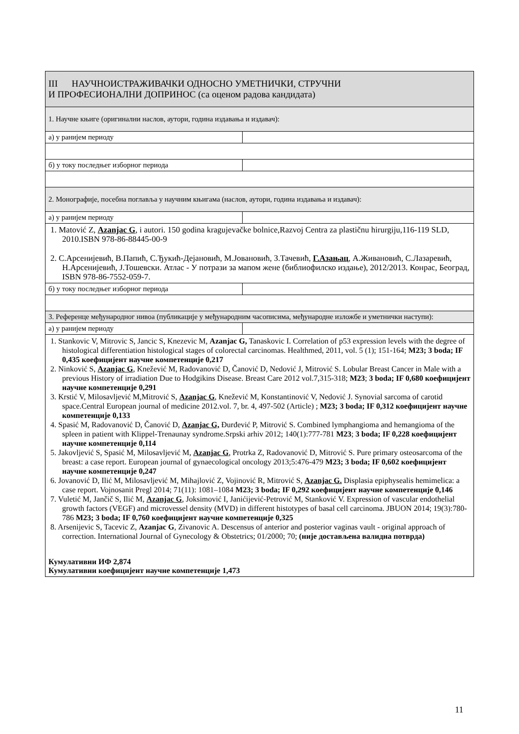| III НАУЧНОИСТРАЖИВАЧКИ ОДНОСНО УМЕТНИЧКИ, СТРУЧНИ И ПРОФЕСИОНАЛНИ ДОПРИНОС (са оценом радова кандидата) | |
| 1. Научне књиге (оригинални наслов, аутори, година издавања и издавач): | |
| а) у ранијем периоду | |
| б) у току последњег изборног периода | |
| 2. Монографије, посебна поглавља у научним књигама (наслов, аутори, година издавања и издавач): | |
| а) у ранијем периоду | |
| 1. Matović Z, Azanjac G , i autori. 150 godina kragujevačke bolnice,Razvoj Centra za plastičnu hirurgiju,116-119 SLD, 2010.ISBN 978-86-88445-00-9 2. С.Арсенијевић, В.Папић, С.Ђукић-Дејановић, М.Јовановић, З.Тачевић, Г.Азањац , А.Живановић, С.Лазаревић, Н.Арсенијевић, Ј.Тошевски. Атлас - У потрази за мапом жене (библиофилско издање), 2012/2013. Конрас, Београд, ISBN 978-86-7552-059-7. | |
| б) у току последњег изборног периода | |
| 3. Референце међународног нивоа (публикације у међународним часописима, међународне изложбе и уметнички наступи): | |
| а) у ранијем периоду | |
| 1. Stankovic V, Mitrovic S, Jancic S, Knezevic M, Azanjac G, Tanaskovic I. Correlation of p53 expression levels with the degree of histological differentiation histological stages of colorectal carcinomas. Healthmed, 2011, vol. 5 (1); 151-164; M23; 3 boda; IF 0,435 коефицијент научне компетенције 0,217 2. Ninković S, Azanjac G , Knežević M, Radovanović D, Čanović D, Nedović J, Mitrović S. Lobular Breast Cancer in Male with a previous History of irradiation Due to Hodgikins Disease. Breast Care 2012 vol.7,315-318; M23 ; 3 boda; IF 0,680 коефицијент научне компетенције 0,291 3. Krstić V, Milosavljević M,Mitrović S, Azanjac G , Knežević M, Konstantinović V, Nedović J. Synovial sarcoma of carotid space.Central European journal of medicine 2012.vol. 7, br. 4, 497-502 (Article) ; M23; 3 boda; IF 0,312 коефицијент научне компетенције 0,133 4. Spasić M, Radovanović D, Čanović D, Azanjac G, Đurđević P, Mitrović S. Combined lymphangioma and hemangioma of the spleen in patient with Klippel-Trenaunay syndrome.Srpski arhiv 2012; 140(1):777-781 M23 ; 3 boda; IF 0,228 коефицијент научне компетенције 0,114 5. Jakovljević S, Spasić M, Milosavljević M, Azanjac G , Protrka Z, Radovanović D, Mitrović S. Pure primary osteosarcoma of the breast: a case report. European journal of gynaecological oncology 2013;5:476-479 M23; 3 boda; IF 0,602 коефицијент научне компетенције 0,247 6. Jovanović D, Ilić M, Milosavljević M, Mihajlović Z, Vojinović R, Mitrović S, Azanjac G. Displasia epiphysealis hemimelica: a case report. Vojnosanit Pregl 2014; 71(11): 1081–1084 M23; 3 boda; IF 0,292 коефицијент научне компетенције 0,146 7. Vuletić M, Jančič S, Ilić M, Azanjac G , Joksimović I, Janićijević-Petrović M, Stanković V. Expression of vascular endothelial growth factors (VEGF) and microvessel density (MVD) in different histotypes of basal cell carcinoma. JBUON 2014; 19(3):780-786 M23; 3 boda; IF 0,760 коефицијент научне компетенције 0,325 8. Arsenijevic S, Tacevic Z, Azanjac G , Zivanovic A. Descensus of anterior and posterior vaginas vault - original approach of correction. International Journal of Gynecology & Obstetrics; 01/2000; 70; (није достављена валидна потврда) Кумулативни ИФ 2,874 Кумулативни коефицијент научне компетенције 1,473 | |
11